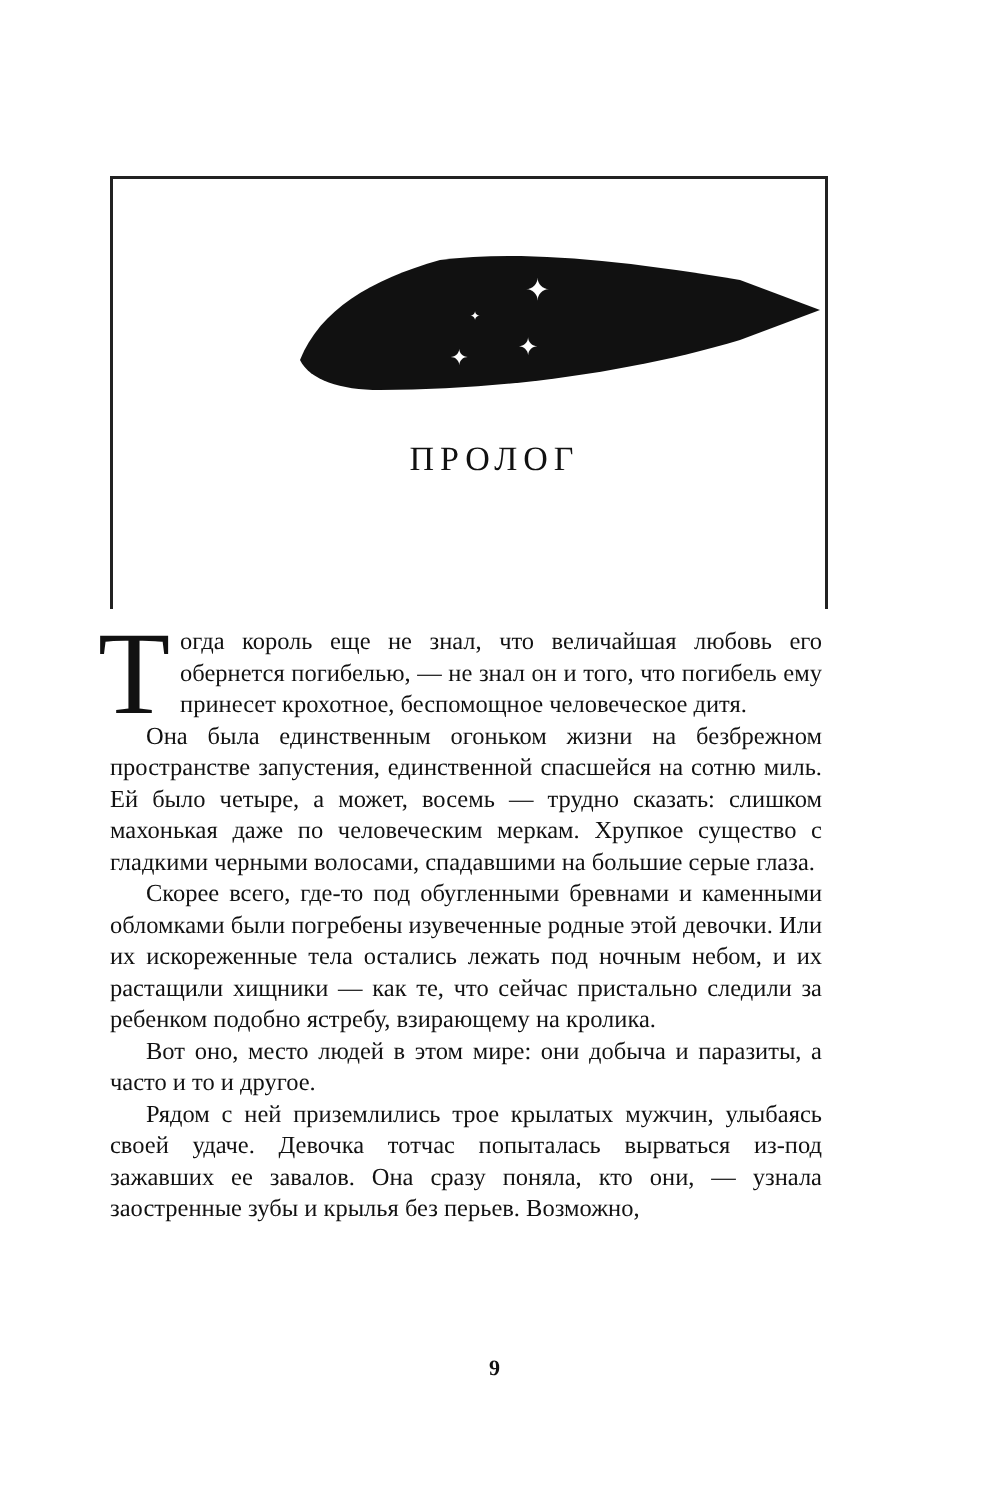✦
✦
✦
✦
ПРОЛОГ
Тогда король еще не знал, что величайшая любовь его обернется погибелью, — не знал он и того, что погибель ему принесет крохотное, беспомощное человеческое дитя.
Она была единственным огоньком жизни на безбрежном пространстве запустения, единственной спасшейся на сотню миль. Ей было четыре, а может, восемь — трудно сказать: слишком махонькая даже по человеческим меркам. Хрупкое существо с гладкими черными волосами, спадавшими на большие серые глаза.
Скорее всего, где-то под обугленными бревнами и каменными обломками были погребены изувеченные родные этой девочки. Или их искореженные тела остались лежать под ночным небом, и их растащили хищники — как те, что сейчас пристально следили за ребенком подобно ястребу, взирающему на кролика.
Вот оно, место людей в этом мире: они добыча и паразиты, а часто и то и другое.
Рядом с ней приземлились трое крылатых мужчин, улыбаясь своей удаче. Девочка тотчас попыталась вырваться из-под зажавших ее завалов. Она сразу поняла, кто они, — узнала заостренные зубы и крылья без перьев. Возможно,
9